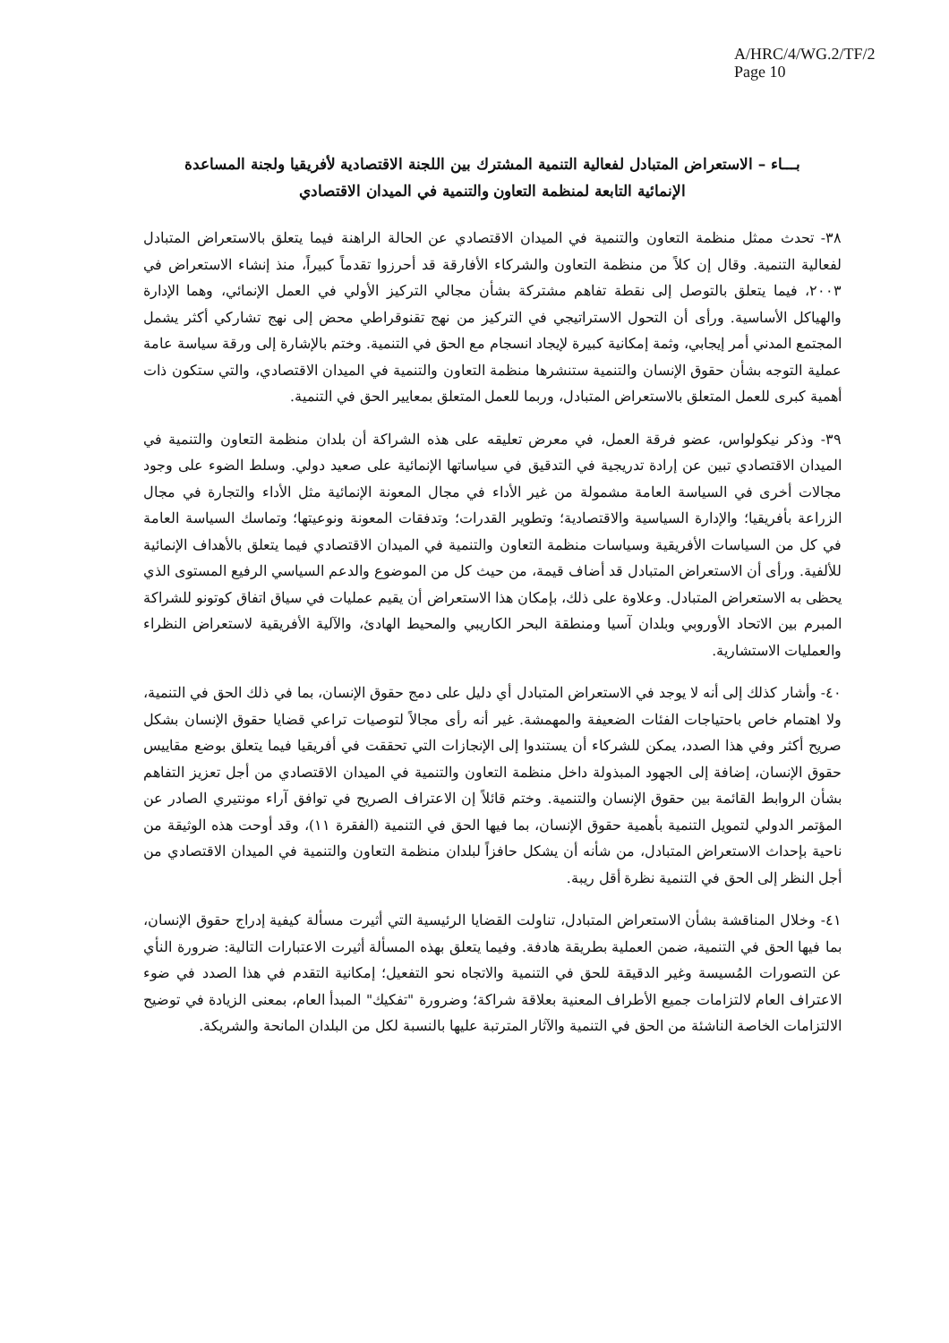A/HRC/4/WG.2/TF/2
Page 10
بـــاء – الاستعراض المتبادل لفعالية التنمية المشترك بين اللجنة الاقتصادية لأفريقيا ولجنة المساعدة الإنمائية التابعة لمنظمة التعاون والتنمية في الميدان الاقتصادي
٣٨- تحدث ممثل منظمة التعاون والتنمية في الميدان الاقتصادي عن الحالة الراهنة فيما يتعلق بالاستعراض المتبادل لفعالية التنمية. وقال إن كلاً من منظمة التعاون والشركاء الأفارقة قد أحرزوا تقدماً كبيراً، منذ إنشاء الاستعراض في ٢٠٠٣، فيما يتعلق بالتوصل إلى نقطة تفاهم مشتركة بشأن مجالي التركيز الأولي في العمل الإنمائي، وهما الإدارة والهياكل الأساسية. ورأى أن التحول الاستراتيجي في التركيز من نهج تقنوقراطي محض إلى نهج تشاركي أكثر يشمل المجتمع المدني أمر إيجابي، وثمة إمكانية كبيرة لإيجاد انسجام مع الحق في التنمية. وختم بالإشارة إلى ورقة سياسة عامة عملية التوجه بشأن حقوق الإنسان والتنمية ستنشرها منظمة التعاون والتنمية في الميدان الاقتصادي، والتي ستكون ذات أهمية كبرى للعمل المتعلق بالاستعراض المتبادل، وربما للعمل المتعلق بمعايير الحق في التنمية.
٣٩- وذكر نيكولواس، عضو فرقة العمل، في معرض تعليقه على هذه الشراكة أن بلدان منظمة التعاون والتنمية في الميدان الاقتصادي تبين عن إرادة تدريجية في التدقيق في سياساتها الإنمائية على صعيد دولي. وسلط الضوء على وجود مجالات أخرى في السياسة العامة مشمولة من غير الأداء في مجال المعونة الإنمائية مثل الأداء والتجارة في مجال الزراعة بأفريقيا؛ والإدارة السياسية والاقتصادية؛ وتطوير القدرات؛ وتدفقات المعونة ونوعيتها؛ وتماسك السياسة العامة في كل من السياسات الأفريقية وسياسات منظمة التعاون والتنمية في الميدان الاقتصادي فيما يتعلق بالأهداف الإنمائية للألفية. ورأى أن الاستعراض المتبادل قد أضاف قيمة، من حيث كل من الموضوع والدعم السياسي الرفيع المستوى الذي يحظى به الاستعراض المتبادل. وعلاوة على ذلك، بإمكان هذا الاستعراض أن يقيم عمليات في سياق اتفاق كوتونو للشراكة المبرم بين الاتحاد الأوروبي وبلدان آسيا ومنطقة البحر الكاريبي والمحيط الهادئ، والآلية الأفريقية لاستعراض النظراء والعمليات الاستشارية.
٤٠- وأشار كذلك إلى أنه لا يوجد في الاستعراض المتبادل أي دليل على دمج حقوق الإنسان، بما في ذلك الحق في التنمية، ولا اهتمام خاص باحتياجات الفئات الضعيفة والمهمشة. غير أنه رأى مجالاً لتوصيات تراعي قضايا حقوق الإنسان بشكل صريح أكثر وفي هذا الصدد، يمكن للشركاء أن يستندوا إلى الإنجازات التي تحققت في أفريقيا فيما يتعلق بوضع مقاييس حقوق الإنسان، إضافة إلى الجهود المبذولة داخل منظمة التعاون والتنمية في الميدان الاقتصادي من أجل تعزيز التفاهم بشأن الروابط القائمة بين حقوق الإنسان والتنمية. وختم قائلاً إن الاعتراف الصريح في توافق آراء مونتيري الصادر عن المؤتمر الدولي لتمويل التنمية بأهمية حقوق الإنسان، بما فيها الحق في التنمية (الفقرة ١١)، وقد أوحت هذه الوثيقة من ناحية بإحداث الاستعراض المتبادل، من شأنه أن يشكل حافزاً لبلدان منظمة التعاون والتنمية في الميدان الاقتصادي من أجل النظر إلى الحق في التنمية نظرة أقل ريبة.
٤١- وخلال المناقشة بشأن الاستعراض المتبادل، تناولت القضايا الرئيسية التي أثيرت مسألة كيفية إدراج حقوق الإنسان، بما فيها الحق في التنمية، ضمن العملية بطريقة هادفة. وفيما يتعلق بهذه المسألة أثيرت الاعتبارات التالية: ضرورة النأي عن التصورات المُسيسة وغير الدقيقة للحق في التنمية والاتجاه نحو التفعيل؛ إمكانية التقدم في هذا الصدد في ضوء الاعتراف العام لالتزامات جميع الأطراف المعنية بعلاقة شراكة؛ وضرورة "تفكيك" المبدأ العام، بمعنى الزيادة في توضيح الالتزامات الخاصة الناشئة من الحق في التنمية والآثار المترتبة عليها بالنسبة لكل من البلدان المانحة والشريكة.